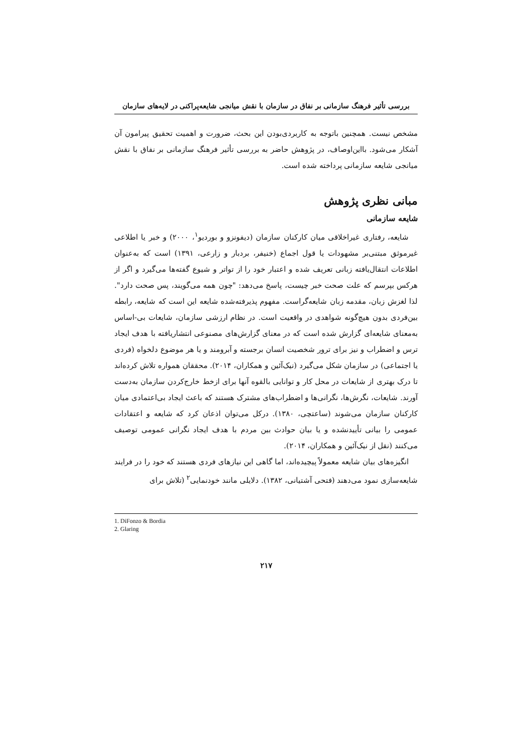بررسی تأثیر فرهنگ سازمانی بر نفاق در سازمان با نقش میانجی شایعه‌پراکنی در لایه‌های سازمان
مشخص نیست. همچنین باتوجه به کاربردی‌بودن این بحث، ضرورت و اهمیت تحقیق پیرامون آن آشکار می‌شود. بااین‌اوصاف، در پژوهش حاضر به بررسی تأثیر فرهنگ سازمانی بر نفاق با نقش میانجی شایعه سازمانی پرداخته شده است.
مبانی نظری پژوهش
شایعه سازمانی
شایعه، رفتاری غیراخلاقی میان کارکنان سازمان (دیفونزو و بوردیو<sup>۱</sup>، ۲۰۰۰) و خبر یا اطلاعی غیرموثق مبتنی‌بر مشهودات یا قول اجماع (خنیفر، بردبار و زارعی، ۱۳۹۱) است که به‌عنوان اطلاعات انتقال‌یافته زبانی تعریف شده و اعتبار خود را از تواتر و شیوع گفته‌ها می‌گیرد و اگر از هرکس بپرسم که علت صحت خبر چیست، پاسخ می‌دهد: "چون همه می‌گویند، پس صحت دارد". لذا لغزش زبان، مقدمه زبان شایعه‌گراست. مفهوم پذیرفته‌شده شایعه این است که شایعه، رابطه بین‌فردی بدون هیچ‌گونه شواهدی در واقعیت است. در نظام ارزشی سازمان، شایعات بی-اساس به‌معنای شایعه‌ای گزارش شده است که در معنای گزارش‌های مصنوعی انتشاریافته با هدف ایجاد ترس و اضطراب و نیز برای ترور شخصیت انسان برجسته و آبرومند و یا هر موضوع دلخواه (فردی یا اجتماعی) در سازمان شکل می‌گیرد (نیک‌آئین و همکاران، ۲۰۱۴). محققان همواره تلاش کرده‌اند تا درک بهتری از شایعات در محل کار و توانایی بالقوه آنها برای ازخط خارج‌کردن سازمان به‌دست آورند. شایعات، نگرش‌ها، نگرانی‌ها و اضطراب‌های مشترک هستند که باعث ایجاد بی‌اعتمادی میان کارکنان سازمان می‌شوند (ساعتچی، ۱۳۸۰). درکل می‌توان اذعان کرد که شایعه و اعتقادات عمومی را بیانی تأییدنشده و یا بیان حوادث بین مردم با هدف ایجاد نگرانی عمومی توصیف می‌کنند (نقل از نیک‌آئین و همکاران، ۲۰۱۴).
انگیزه‌های بیان شایعه معمولاً پیچیده‌اند، اما گاهی این نیازهای فردی هستند که خود را در فرایند شایعه‌سازی نمود می‌دهند (فتحی آشتیانی، ۱۳۸۲). دلایلی مانند خودنمایی<sup>۲</sup> (تلاش برای
1. DiFonzo & Bordia
2. Glaring
۲۱۷